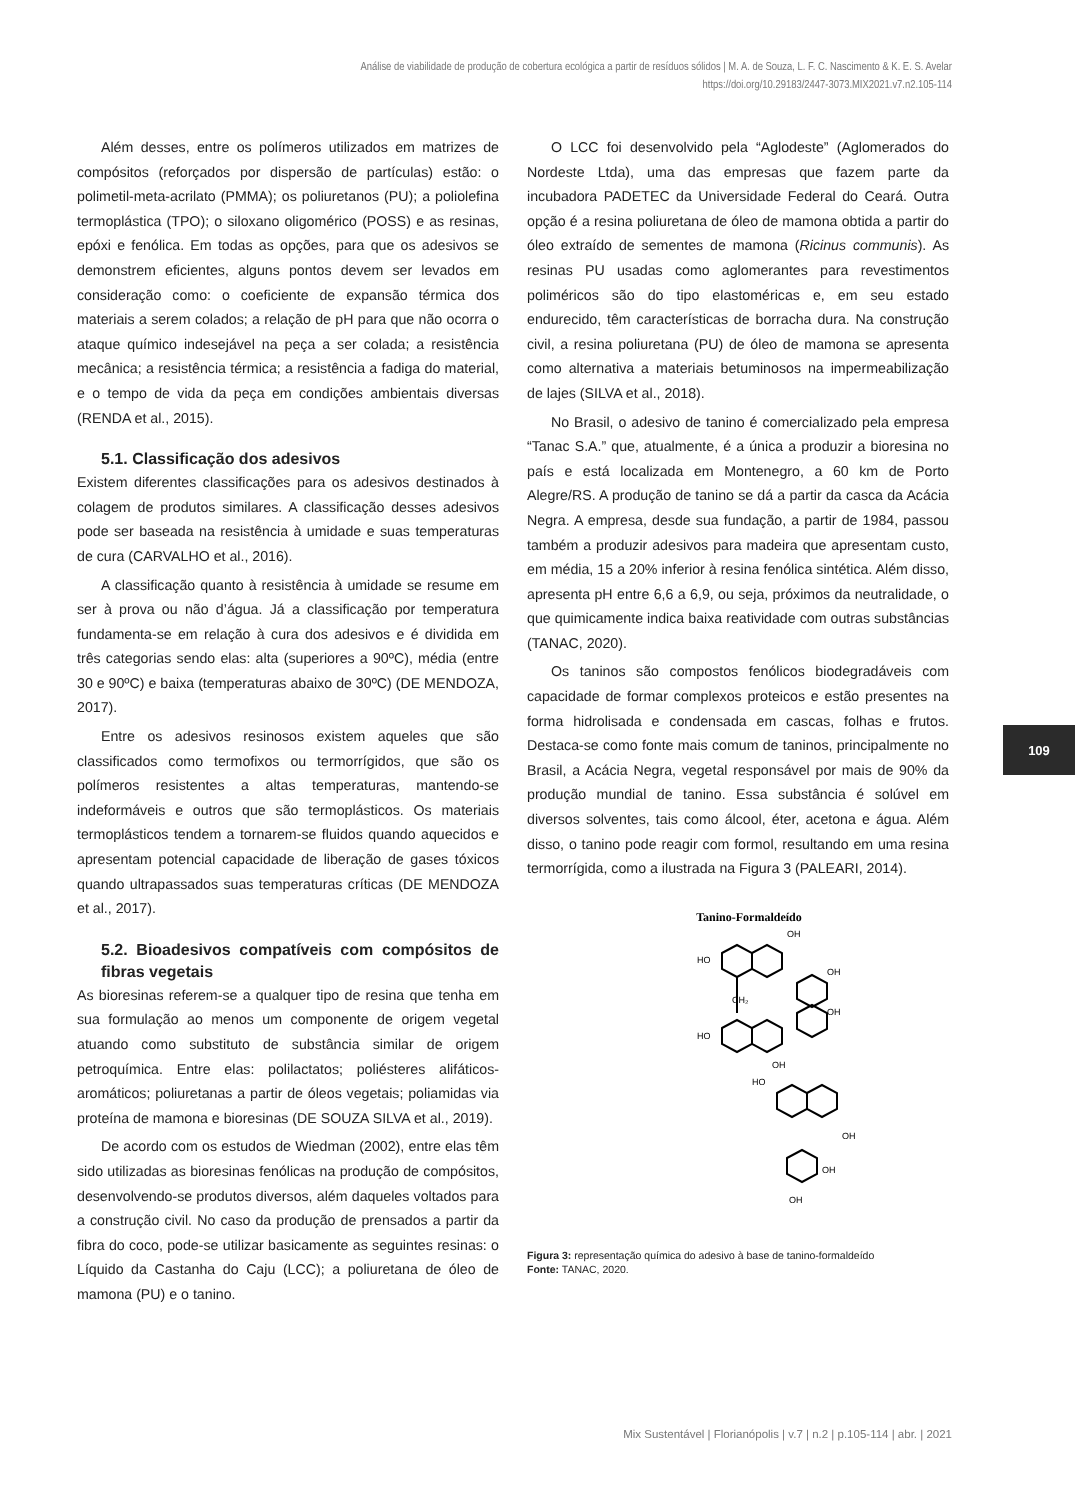Análise de viabilidade de produção de cobertura ecológica a partir de resíduos sólidos | M. A. de Souza, L. F. C. Nascimento & K. E. S. Avelar
https://doi.org/10.29183/2447-3073.MIX2021.v7.n2.105-114
Além desses, entre os polímeros utilizados em matrizes de compósitos (reforçados por dispersão de partículas) estão: o polimetil-meta-acrilato (PMMA); os poliuretanos (PU); a poliolefina termoplástica (TPO); o siloxano oligomérico (POSS) e as resinas, epóxi e fenólica. Em todas as opções, para que os adesivos se demonstrem eficientes, alguns pontos devem ser levados em consideração como: o coeficiente de expansão térmica dos materiais a serem colados; a relação de pH para que não ocorra o ataque químico indesejável na peça a ser colada; a resistência mecânica; a resistência térmica; a resistência a fadiga do material, e o tempo de vida da peça em condições ambientais diversas (RENDA et al., 2015).
5.1. Classificação dos adesivos
Existem diferentes classificações para os adesivos destinados à colagem de produtos similares. A classificação desses adesivos pode ser baseada na resistência à umidade e suas temperaturas de cura (CARVALHO et al., 2016).
A classificação quanto à resistência à umidade se resume em ser à prova ou não d’água. Já a classificação por temperatura fundamenta-se em relação à cura dos adesivos e é dividida em três categorias sendo elas: alta (superiores a 90ºC), média (entre 30 e 90ºC) e baixa (temperaturas abaixo de 30ºC) (DE MENDOZA, 2017).
Entre os adesivos resinosos existem aqueles que são classificados como termofixos ou termorrígidos, que são os polímeros resistentes a altas temperaturas, mantendo-se indeformáveis e outros que são termoplásticos. Os materiais termoplásticos tendem a tornarem-se fluidos quando aquecidos e apresentam potencial capacidade de liberação de gases tóxicos quando ultrapassados suas temperaturas críticas (DE MENDOZA et al., 2017).
5.2. Bioadesivos compatíveis com compósitos de fibras vegetais
As bioresinas referem-se a qualquer tipo de resina que tenha em sua formulação ao menos um componente de origem vegetal atuando como substituto de substância similar de origem petroquímica. Entre elas: polilactatos; poliésteres alifáticos-aromáticos; poliuretanas a partir de óleos vegetais; poliamidas via proteína de mamona e bioresinas (DE SOUZA SILVA et al., 2019).
De acordo com os estudos de Wiedman (2002), entre elas têm sido utilizadas as bioresinas fenólicas na produção de compósitos, desenvolvendo-se produtos diversos, além daqueles voltados para a construção civil. No caso da produção de prensados a partir da fibra do coco, pode-se utilizar basicamente as seguintes resinas: o Líquido da Castanha do Caju (LCC); a poliuretana de óleo de mamona (PU) e o tanino.
O LCC foi desenvolvido pela “Aglodeste” (Aglomerados do Nordeste Ltda), uma das empresas que fazem parte da incubadora PADETEC da Universidade Federal do Ceará. Outra opção é a resina poliuretana de óleo de mamona obtida a partir do óleo extraído de sementes de mamona (Ricinus communis). As resinas PU usadas como aglomerantes para revestimentos poliméricos são do tipo elastoméricas e, em seu estado endurecido, têm características de borracha dura. Na construção civil, a resina poliuretana (PU) de óleo de mamona se apresenta como alternativa a materiais betuminosos na impermeabilização de lajes (SILVA et al., 2018).
No Brasil, o adesivo de tanino é comercializado pela empresa “Tanac S.A.” que, atualmente, é a única a produzir a bioresina no país e está localizada em Montenegro, a 60 km de Porto Alegre/RS. A produção de tanino se dá a partir da casca da Acácia Negra. A empresa, desde sua fundação, a partir de 1984, passou também a produzir adesivos para madeira que apresentam custo, em média, 15 a 20% inferior à resina fenólica sintética. Além disso, apresenta pH entre 6,6 a 6,9, ou seja, próximos da neutralidade, o que quimicamente indica baixa reatividade com outras substâncias (TANAC, 2020).
Os taninos são compostos fenólicos biodegradáveis com capacidade de formar complexos proteicos e estão presentes na forma hidrolisada e condensada em cascas, folhas e frutos. Destaca-se como fonte mais comum de taninos, principalmente no Brasil, a Acácia Negra, vegetal responsável por mais de 90% da produção mundial de tanino. Essa substância é solúvel em diversos solventes, tais como álcool, éter, acetona e água. Além disso, o tanino pode reagir com formol, resultando em uma resina termorrígida, como a ilustrada na Figura 3 (PALEARI, 2014).
Tanino-Formaldeído
HO
OH
OH
OH
CH₂
HO
OH
HO
OH
OH
OH
Figura 3: representação química do adesivo à base de tanino-formaldeído
Fonte: TANAC, 2020.
109
Mix Sustentável | Florianópolis | v.7 | n.2 | p.105-114 | abr. | 2021